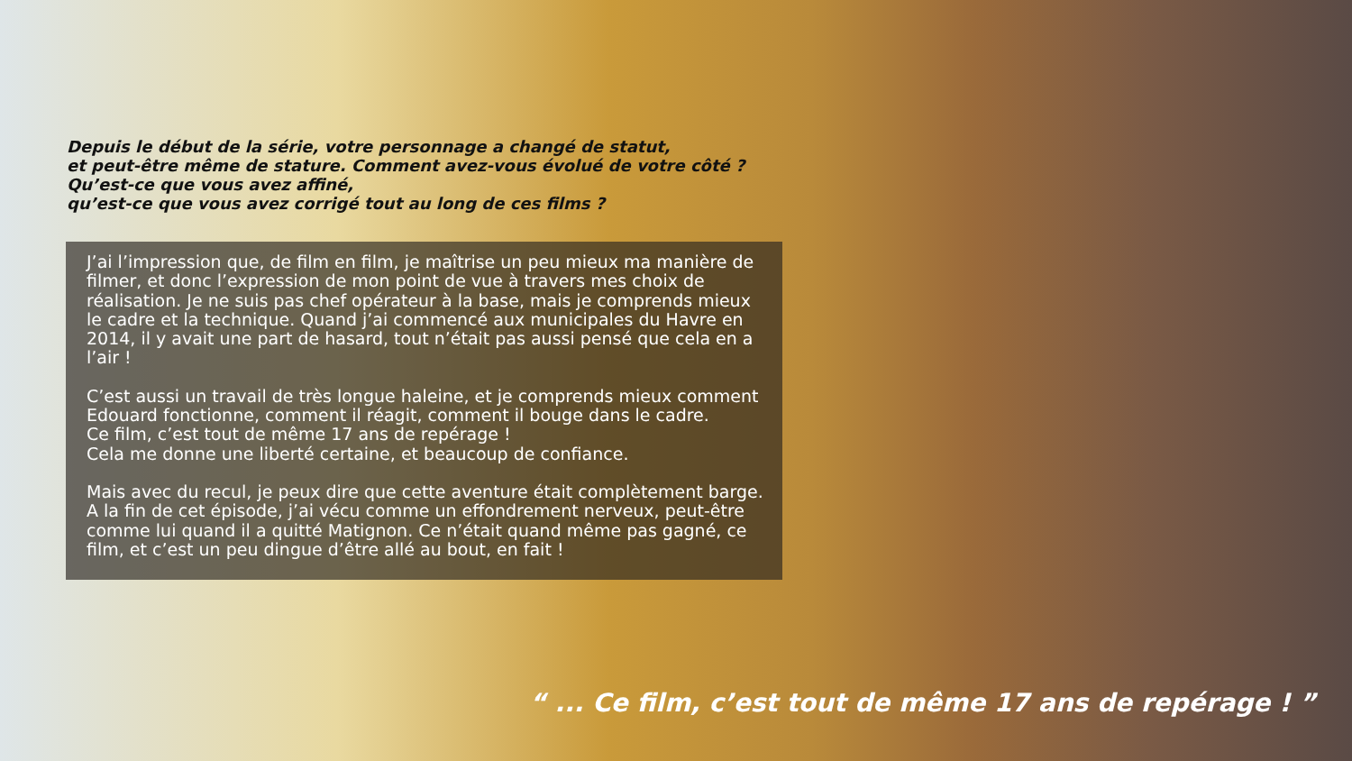Depuis le début de la série, votre personnage a changé de statut,
et peut-être même de stature. Comment avez-vous évolué de votre côté ?
Qu’est-ce que vous avez affiné,
qu’est-ce que vous avez corrigé tout au long de ces films ?
J’ai l’impression que, de film en film, je maîtrise un peu mieux ma manière de filmer, et donc l’expression de mon point de vue à travers mes choix de réalisation. Je ne suis pas chef opérateur à la base, mais je comprends mieux le cadre et la technique. Quand j’ai commencé aux municipales du Havre en 2014, il y avait une part de hasard, tout n’était pas aussi pensé que cela en a l’air !
C’est aussi un travail de très longue haleine, et je comprends mieux comment Edouard fonctionne, comment il réagit, comment il bouge dans le cadre.
Ce film, c’est tout de même 17 ans de repérage !
Cela me donne une liberté certaine, et beaucoup de confiance.
Mais avec du recul, je peux dire que cette aventure était complètement barge. A la fin de cet épisode, j’ai vécu comme un effondrement nerveux, peut-être comme lui quand il a quitté Matignon. Ce n’était quand même pas gagné, ce film, et c’est un peu dingue d’être allé au bout, en fait !
“ ... Ce film, c’est tout de même 17 ans de repérage ! ”